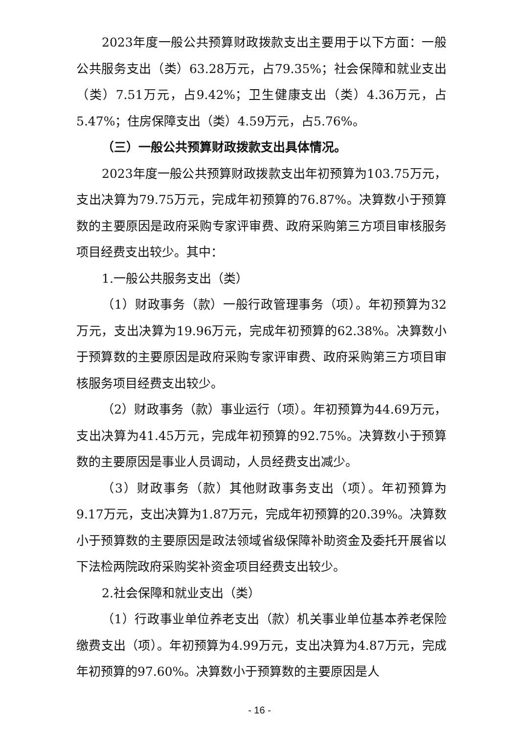2023年度一般公共预算财政拨款支出主要用于以下方面：一般公共服务支出（类）63.28万元，占79.35%；社会保障和就业支出（类）7.51万元，占9.42%；卫生健康支出（类）4.36万元，占5.47%；住房保障支出（类）4.59万元，占5.76%。
（三）一般公共预算财政拨款支出具体情况。
2023年度一般公共预算财政拨款支出年初预算为103.75万元，支出决算为79.75万元，完成年初预算的76.87%。决算数小于预算数的主要原因是政府采购专家评审费、政府采购第三方项目审核服务项目经费支出较少。其中：
1.一般公共服务支出（类）
（1）财政事务（款）一般行政管理事务（项）。年初预算为32万元，支出决算为19.96万元，完成年初预算的62.38%。决算数小于预算数的主要原因是政府采购专家评审费、政府采购第三方项目审核服务项目经费支出较少。
（2）财政事务（款）事业运行（项）。年初预算为44.69万元，支出决算为41.45万元，完成年初预算的92.75%。决算数小于预算数的主要原因是事业人员调动，人员经费支出减少。
（3）财政事务（款）其他财政事务支出（项）。年初预算为9.17万元，支出决算为1.87万元，完成年初预算的20.39%。决算数小于预算数的主要原因是政法领域省级保障补助资金及委托开展省以下法检两院政府采购奖补资金项目经费支出较少。
2.社会保障和就业支出（类）
（1）行政事业单位养老支出（款）机关事业单位基本养老保险缴费支出（项）。年初预算为4.99万元，支出决算为4.87万元，完成年初预算的97.60%。决算数小于预算数的主要原因是人
- 16 -